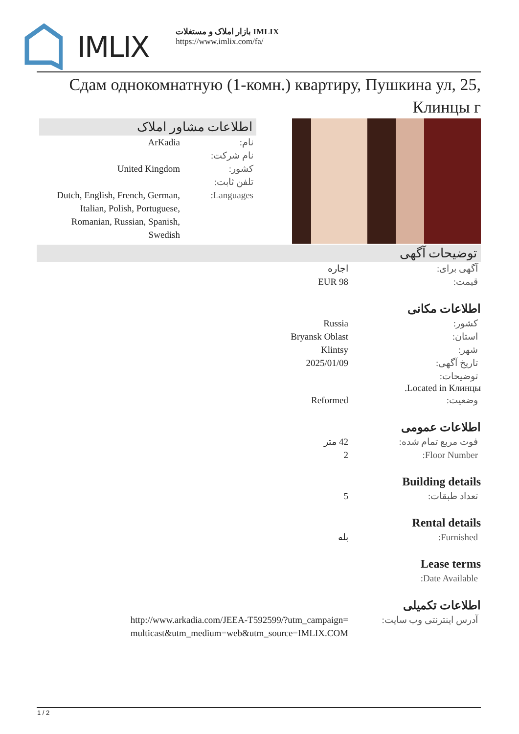IMLIX
بازار املاک و مستغلات IMLIX
https://www.imlix.com/fa/
Сдам однокомнатную (1-комн.) квартиру, Пушкина ул, 25, Клинцы г
اطلاعات مشاور املاک
نام: ArKadia
نام شرکت:
کشور: United Kingdom
تلفن ثابت:
Languages: Dutch, English, French, German, Italian, Polish, Portuguese, Romanian, Russian, Spanish, Swedish
توضیحات آگهی
آگهی برای: اجاره
قیمت: EUR 98
اطلاعات مکانی
کشور: Russia
استان: Bryansk Oblast
شهر: Klintsy
تاریخ آگهی: 2025/01/09
توضیحات:
Located in Клинцы.
وضعیت: Reformed
اطلاعات عمومی
فوت مربع تمام شده: 42 متر
Floor Number: 2
Building details
تعداد طبقات: 5
Rental details
Furnished: بله
Lease terms
Date Available:
اطلاعات تکمیلی
آدرس اینترنتی وب سایت: http://www.arkadia.com/JEEA-T592599/?utm_campaign=multicast&utm_medium=web&utm_source=IMLIX.COM
1 / 2